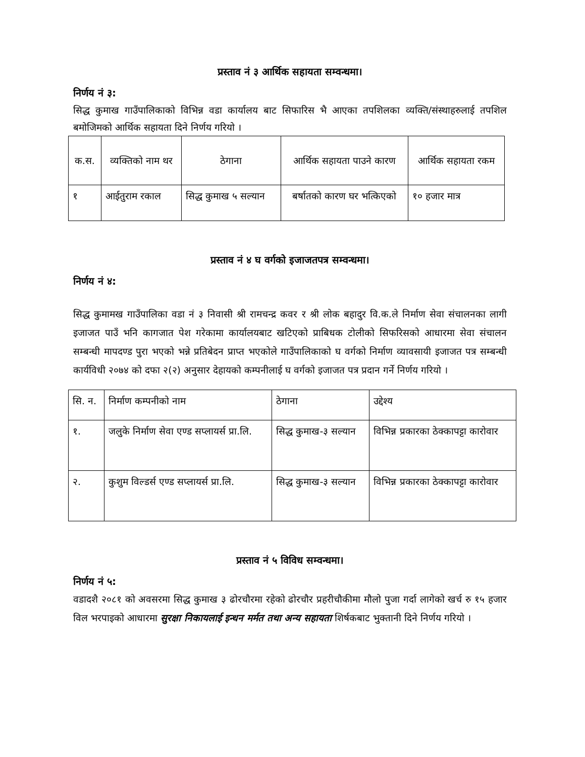प्रस्ताव नं ३ आर्थिक सहायता सम्वन्धमा।
निर्णय नं ३:
सिद्ध कुमाख गाउँपालिकाको विभिन्न वडा कार्यालय बाट सिफारिस भै आएका तपशिलका व्यक्ति/संस्थाहरुलाई तपशिल बमोजिमको आर्थिक सहायता दिने निर्णय गरियो ।
| क.स. | व्यक्तिको नाम थर | ठेगाना | आर्थिक सहायता पाउने कारण | आर्थिक सहायता रकम |
| --- | --- | --- | --- | --- |
| १ | आईतुराम रकाल | सिद्ध कुमाख ५ सल्यान | बर्षातको कारण घर भत्किएको | १० हजार मात्र |
प्रस्ताव नं ४ घ वर्गको इजाजतपत्र सम्वन्धमा।
निर्णय नं ४:
सिद्ध कुमामख गाउँपालिका वडा नं ३ निवासी श्री रामचन्द्र कवर र श्री लोक बहादुर वि.क.ले निर्माण सेवा संचालनका लागी इजाजत पाउँ भनि कागजात पेश गरेकामा कार्यालयबाट खटिएको प्राबिधक टोलीको सिफरिसको आधारमा सेवा संचालन सम्बन्धी मापदण्ड पुरा भएको भन्ने प्रतिबेदन प्राप्त भएकोले गाउँपालिकाको घ वर्गको निर्माण व्यावसायी इजाजत पत्र सम्बन्धी कार्यविधी २०७४ को दफा २(२) अनुसार देहायको कम्पनीलाई घ वर्गको इजाजत पत्र प्रदान गर्ने निर्णय गरियो ।
| सि. न. | निर्माण कम्पनीको नाम | ठेगाना | उद्देश्य |
| १. | जलुके निर्माण सेवा एण्ड सप्लायर्स प्रा.लि. | सिद्ध कुमाख-३ सल्यान | विभिन्न प्रकारका ठेक्कापट्टा कारोवार |
| २. | कुशुम विल्डर्स एण्ड सप्लायर्स प्रा.लि. | सिद्ध कुमाख-३ सल्यान | विभिन्न प्रकारका ठेक्कापट्टा कारोवार |
प्रस्ताव नं ५ विविध सम्वन्धमा।
निर्णय नं ५:
वडादशै २०८१ को अवसरमा सिद्ध कुमाख ३ ढोरचौरमा रहेको ढोरचौर प्रहरीचौकीमा मौलो पुजा गर्दा लागेको खर्च रु १५ हजार विल भरपाइको आधारमा सुरक्षा निकायलाई इन्धन मर्मत तथा अन्य सहायता शिर्षकबाट भुक्तानी दिने निर्णय गरियो ।